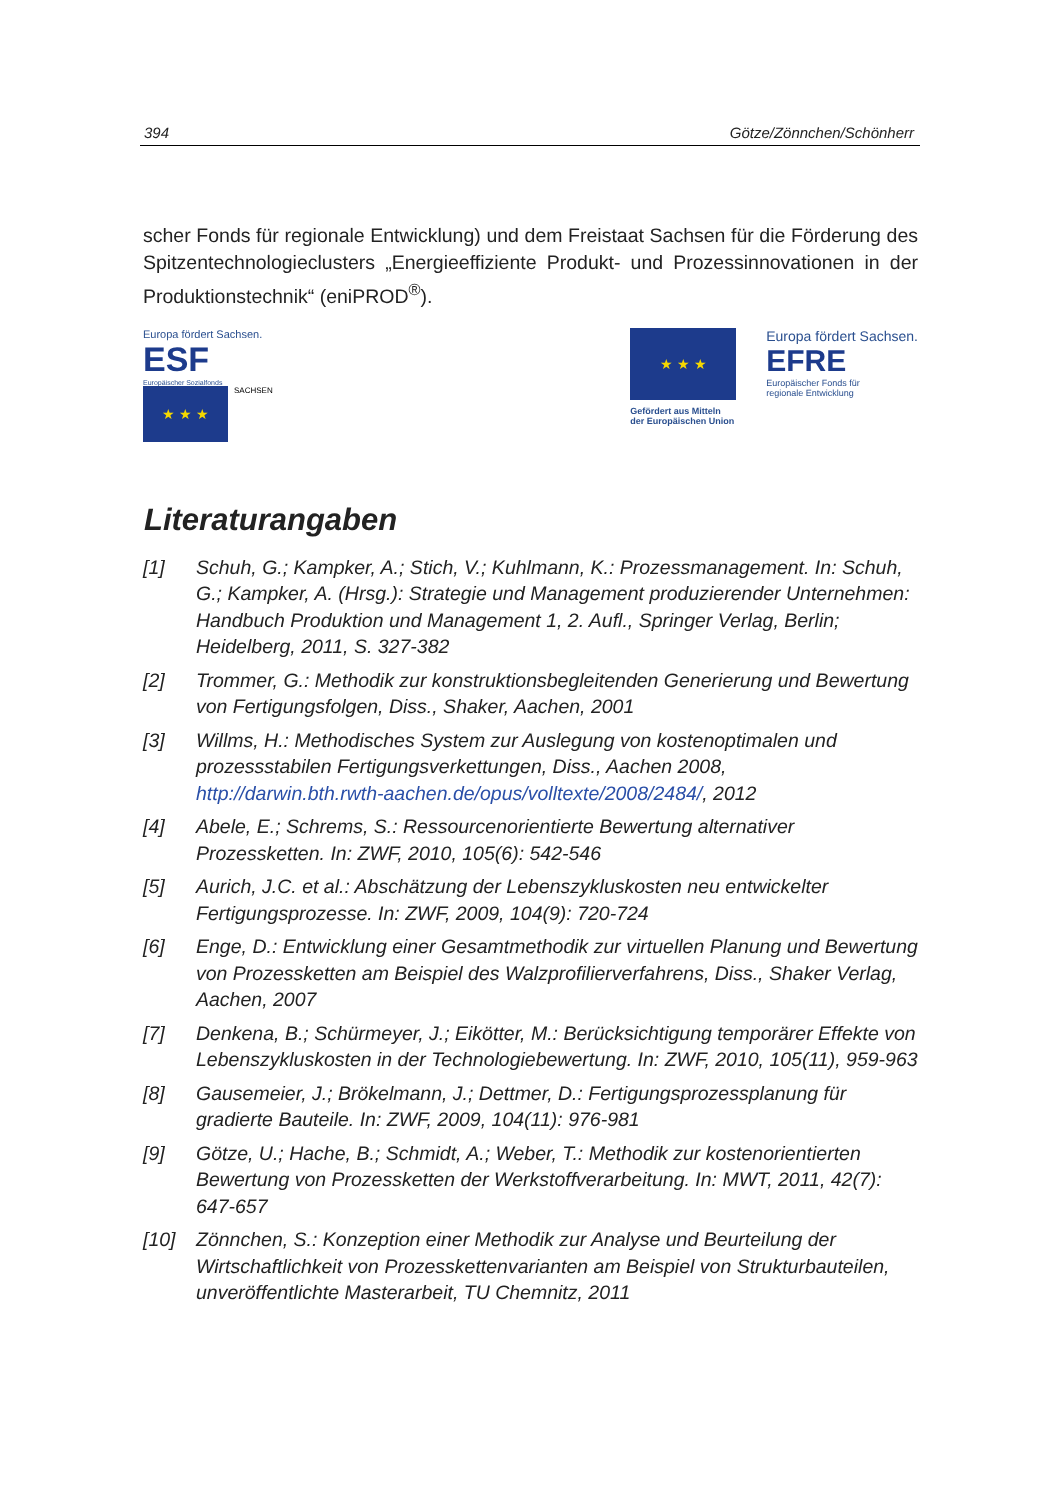394 Götze/Zönnchen/Schönherr
scher Fonds für regionale Entwicklung) und dem Freistaat Sachsen für die Förderung des Spitzentechnologieclusters „Energieeffiziente Produkt- und Prozessinnovationen in der Produktionstechnik“ (eniPROD<sup>®</sup>).
Europa fördert Sachsen.
ESF
Europäischer Sozialfonds
★ ★ ★
SACHSEN
★ ★ ★
Gefördert aus Mitteln
der Europäischen Union
Europa fördert Sachsen.
EFRE
Europäischer Fonds für
regionale Entwicklung
Literaturangaben
[1] Schuh, G.; Kampker, A.; Stich, V.; Kuhlmann, K.: Prozessmanagement. In: Schuh, G.; Kampker, A. (Hrsg.): Strategie und Management produzierender Unternehmen: Handbuch Produktion und Management 1, 2. Aufl., Springer Verlag, Berlin; Heidelberg, 2011, S. 327-382
[2] Trommer, G.: Methodik zur konstruktionsbegleitenden Generierung und Bewertung von Fertigungsfolgen, Diss., Shaker, Aachen, 2001
[3] Willms, H.: Methodisches System zur Auslegung von kostenoptimalen und prozessstabilen Fertigungsverkettungen, Diss., Aachen 2008, http://darwin.bth.rwth-aachen.de/opus/volltexte/2008/2484/, 2012
[4] Abele, E.; Schrems, S.: Ressourcenorientierte Bewertung alternativer Prozessketten. In: ZWF, 2010, 105(6): 542-546
[5] Aurich, J.C. et al.: Abschätzung der Lebenszykluskosten neu entwickelter Fertigungsprozesse. In: ZWF, 2009, 104(9): 720-724
[6] Enge, D.: Entwicklung einer Gesamtmethodik zur virtuellen Planung und Bewertung von Prozessketten am Beispiel des Walzprofilierverfahrens, Diss., Shaker Verlag, Aachen, 2007
[7] Denkena, B.; Schürmeyer, J.; Eikötter, M.: Berücksichtigung temporärer Effekte von Lebenszykluskosten in der Technologiebewertung. In: ZWF, 2010, 105(11), 959-963
[8] Gausemeier, J.; Brökelmann, J.; Dettmer, D.: Fertigungsprozessplanung für gradierte Bauteile. In: ZWF, 2009, 104(11): 976-981
[9] Götze, U.; Hache, B.; Schmidt, A.; Weber, T.: Methodik zur kostenorientierten Bewertung von Prozessketten der Werkstoffverarbeitung. In: MWT, 2011, 42(7): 647-657
[10] Zönnchen, S.: Konzeption einer Methodik zur Analyse und Beurteilung der Wirtschaftlichkeit von Prozesskettenvarianten am Beispiel von Strukturbauteilen, unveröffentlichte Masterarbeit, TU Chemnitz, 2011